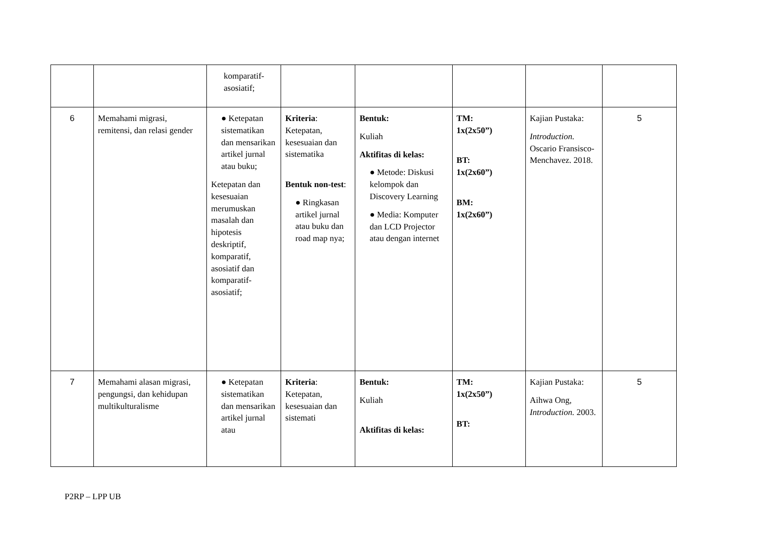| | | komparatif- asosiatif; | | | | | |
| 6 | Memahami migrasi, remitensi, dan relasi gender | ● Ketepatan sistematikan dan mensarikan artikel jurnal atau buku; Ketepatan dan kesesuaian merumuskan masalah dan hipotesis deskriptif, komparatif, asosiatif dan komparatif-asosiatif; | Kriteria : Ketepatan, kesesuaian dan sistematika Bentuk non-test : ● Ringkasan artikel jurnal atau buku dan road map nya; | Bentuk: Kuliah Aktifitas di kelas: ● Metode: Diskusi kelompok dan Discovery Learning ● Media: Komputer dan LCD Projector atau dengan internet | TM: 1x(2x50”) BT: 1x(2x60”) BM: 1x(2x60”) | Kajian Pustaka: Introduction. Oscario Fransisco-Menchavez. 2018. | 5 |
| 7 | Memahami alasan migrasi, pengungsi, dan kehidupan multikulturalisme | ● Ketepatan sistematikan dan mensarikan artikel jurnal atau | Kriteria : Ketepatan, kesesuaian dan sistemati | Bentuk: Kuliah Aktifitas di kelas: | TM: 1x(2x50”) BT: | Kajian Pustaka: Aihwa Ong, Introduction. 2003. | 5 |
P2RP – LPP UB